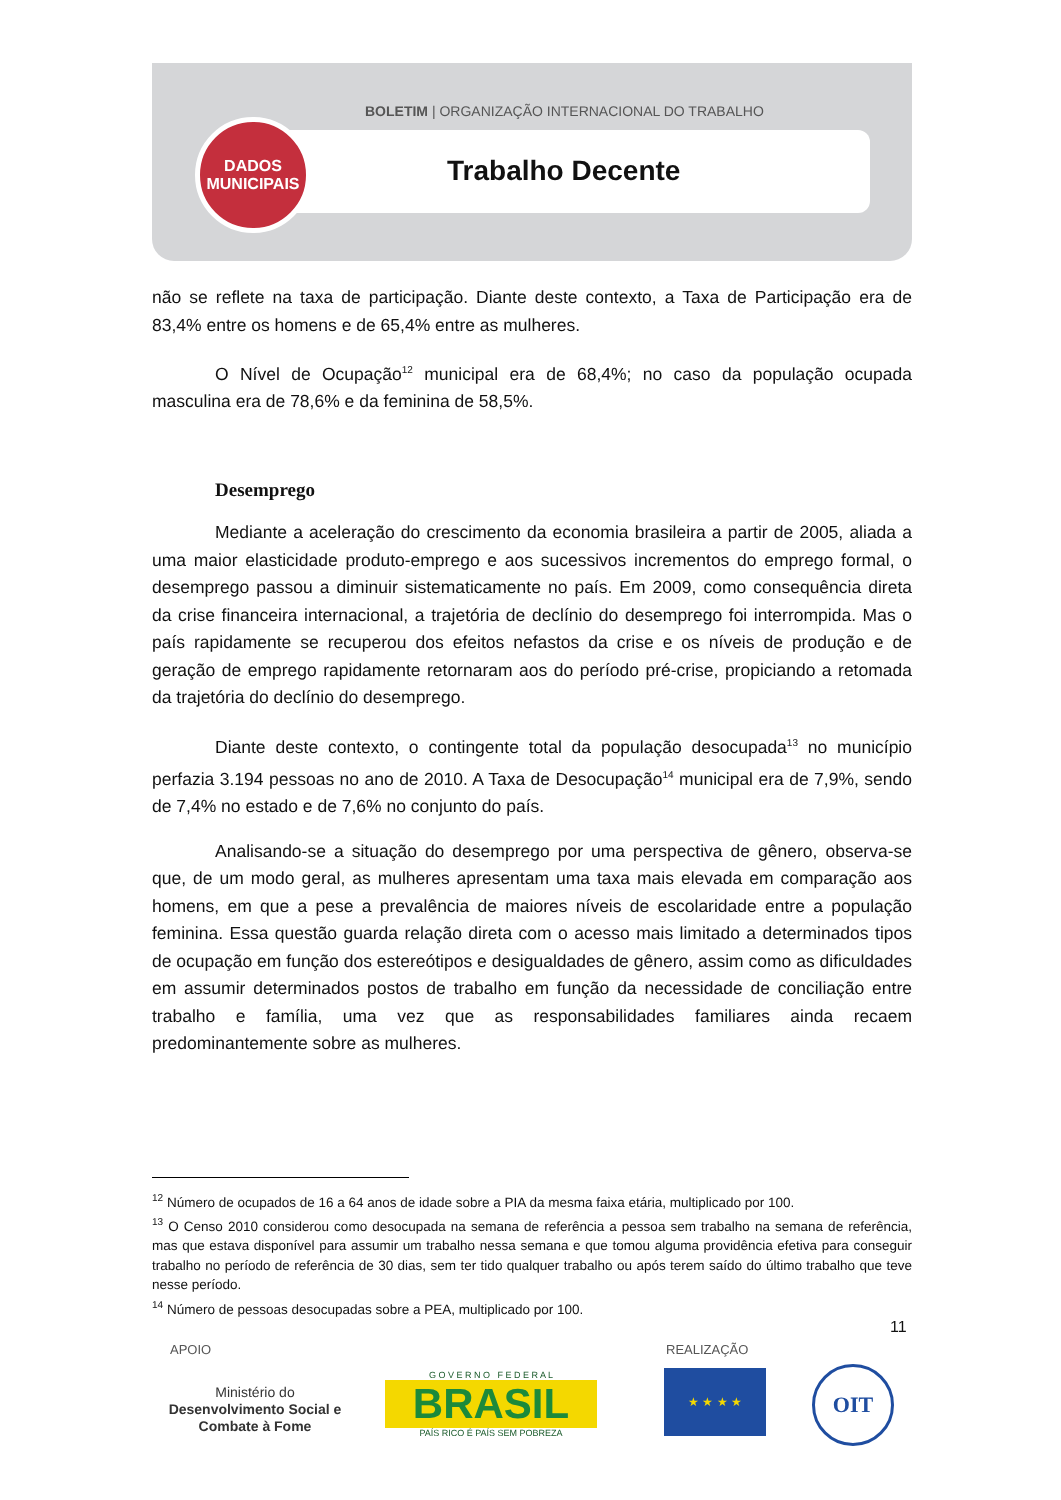BOLETIM | ORGANIZAÇÃO INTERNACIONAL DO TRABALHO
DADOS
MUNICIPAIS
Trabalho Decente
não se reflete na taxa de participação. Diante deste contexto, a Taxa de Participação era de 83,4% entre os homens e de 65,4% entre as mulheres.
O Nível de Ocupação<sup>12</sup> municipal era de 68,4%; no caso da população ocupada masculina era de 78,6% e da feminina de 58,5%.
Desemprego
Mediante a aceleração do crescimento da economia brasileira a partir de 2005, aliada a uma maior elasticidade produto-emprego e aos sucessivos incrementos do emprego formal, o desemprego passou a diminuir sistematicamente no país. Em 2009, como consequência direta da crise financeira internacional, a trajetória de declínio do desemprego foi interrompida. Mas o país rapidamente se recuperou dos efeitos nefastos da crise e os níveis de produção e de geração de emprego rapidamente retornaram aos do período pré-crise, propiciando a retomada da trajetória do declínio do desemprego.
Diante deste contexto, o contingente total da população desocupada<sup>13</sup> no município perfazia 3.194 pessoas no ano de 2010. A Taxa de Desocupação<sup>14</sup> municipal era de 7,9%, sendo de 7,4% no estado e de 7,6% no conjunto do país.
Analisando-se a situação do desemprego por uma perspectiva de gênero, observa-se que, de um modo geral, as mulheres apresentam uma taxa mais elevada em comparação aos homens, em que a pese a prevalência de maiores níveis de escolaridade entre a população feminina. Essa questão guarda relação direta com o acesso mais limitado a determinados tipos de ocupação em função dos estereótipos e desigualdades de gênero, assim como as dificuldades em assumir determinados postos de trabalho em função da necessidade de conciliação entre trabalho e família, uma vez que as responsabilidades familiares ainda recaem predominantemente sobre as mulheres.
<sup>12</sup> Número de ocupados de 16 a 64 anos de idade sobre a PIA da mesma faixa etária, multiplicado por 100.
<sup>13</sup> O Censo 2010 considerou como desocupada na semana de referência a pessoa sem trabalho na semana de referência, mas que estava disponível para assumir um trabalho nessa semana e que tomou alguma providência efetiva para conseguir trabalho no período de referência de 30 dias, sem ter tido qualquer trabalho ou após terem saído do último trabalho que teve nesse período.
<sup>14</sup> Número de pessoas desocupadas sobre a PEA, multiplicado por 100.
11
APOIO REALIZAÇÃO
Ministério do
Desenvolvimento Social e Combate à Fome
G O V E R N O F E D E R A L
BRASIL
PAÍS RICO É PAÍS SEM POBREZA
★ ★ ★ ★ OIT